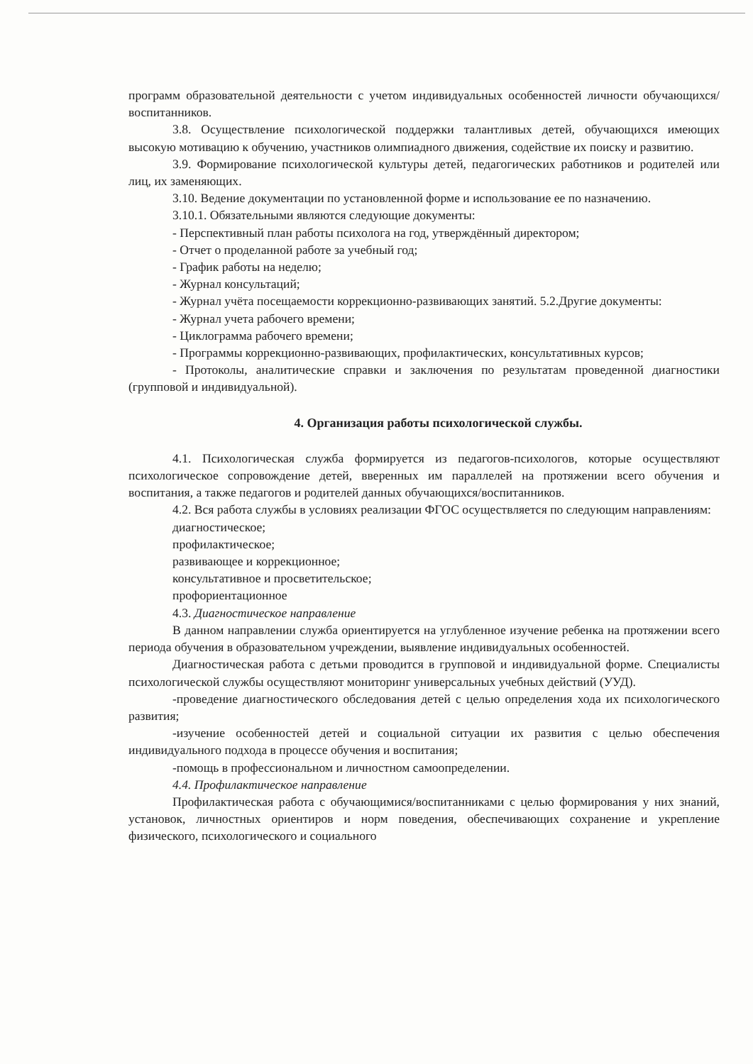программ образовательной деятельности с учетом индивидуальных особенностей личности обучающихся/воспитанников.
3.8. Осуществление психологической поддержки талантливых детей, обучающихся имеющих высокую мотивацию к обучению, участников олимпиадного движения, содействие их поиску и развитию.
3.9. Формирование психологической культуры детей, педагогических работников и родителей или лиц, их заменяющих.
3.10. Ведение документации по установленной форме и использование ее по назначению.
3.10.1. Обязательными являются следующие документы:
- Перспективный план работы психолога на год, утверждённый директором;
- Отчет о проделанной работе за учебный год;
- График работы на неделю;
- Журнал консультаций;
- Журнал учёта посещаемости коррекционно-развивающих занятий. 5.2.Другие документы:
- Журнал учета рабочего времени;
- Циклограмма рабочего времени;
- Программы коррекционно-развивающих, профилактических, консультативных курсов;
- Протоколы, аналитические справки и заключения по результатам проведенной диагностики (групповой и индивидуальной).
4. Организация работы психологической службы.
4.1. Психологическая служба формируется из педагогов-психологов, которые осуществляют психологическое сопровождение детей, вверенных им параллелей на протяжении всего обучения и воспитания, а также педагогов и родителей данных обучающихся/воспитанников.
4.2. Вся работа службы в условиях реализации ФГОС осуществляется по следующим направлениям:
диагностическое;
профилактическое;
развивающее и коррекционное;
консультативное и просветительское;
профориентационное
4.3. Диагностическое направление
В данном направлении служба ориентируется на углубленное изучение ребенка на протяжении всего периода обучения в образовательном учреждении, выявление индивидуальных особенностей.
Диагностическая работа с детьми проводится в групповой и индивидуальной форме. Специалисты психологической службы осуществляют мониторинг универсальных учебных действий (УУД).
-проведение диагностического обследования детей с целью определения хода их психологического развития;
-изучение особенностей детей и социальной ситуации их развития с целью обеспечения индивидуального подхода в процессе обучения и воспитания;
-помощь в профессиональном и личностном самоопределении.
4.4. Профилактическое направление
Профилактическая работа с обучающимися/воспитанниками с целью формирования у них знаний, установок, личностных ориентиров и норм поведения, обеспечивающих сохранение и укрепление физического, психологического и социального